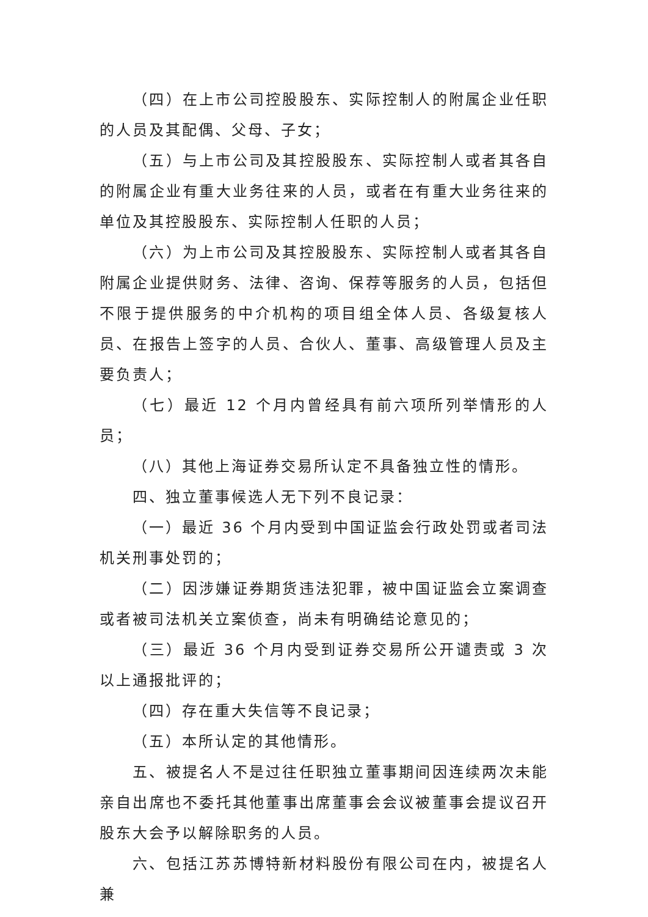（四）在上市公司控股股东、实际控制人的附属企业任职的人员及其配偶、父母、子女；
（五）与上市公司及其控股股东、实际控制人或者其各自的附属企业有重大业务往来的人员，或者在有重大业务往来的单位及其控股股东、实际控制人任职的人员；
（六）为上市公司及其控股股东、实际控制人或者其各自附属企业提供财务、法律、咨询、保荐等服务的人员，包括但不限于提供服务的中介机构的项目组全体人员、各级复核人员、在报告上签字的人员、合伙人、董事、高级管理人员及主要负责人；
（七）最近 12 个月内曾经具有前六项所列举情形的人员；
（八）其他上海证券交易所认定不具备独立性的情形。
四、独立董事候选人无下列不良记录：
（一）最近 36 个月内受到中国证监会行政处罚或者司法机关刑事处罚的；
（二）因涉嫌证券期货违法犯罪，被中国证监会立案调查或者被司法机关立案侦查，尚未有明确结论意见的；
（三）最近 36 个月内受到证券交易所公开谴责或 3 次以上通报批评的；
（四）存在重大失信等不良记录；
（五）本所认定的其他情形。
五、被提名人不是过往任职独立董事期间因连续两次未能亲自出席也不委托其他董事出席董事会会议被董事会提议召开股东大会予以解除职务的人员。
六、包括江苏苏博特新材料股份有限公司在内，被提名人兼